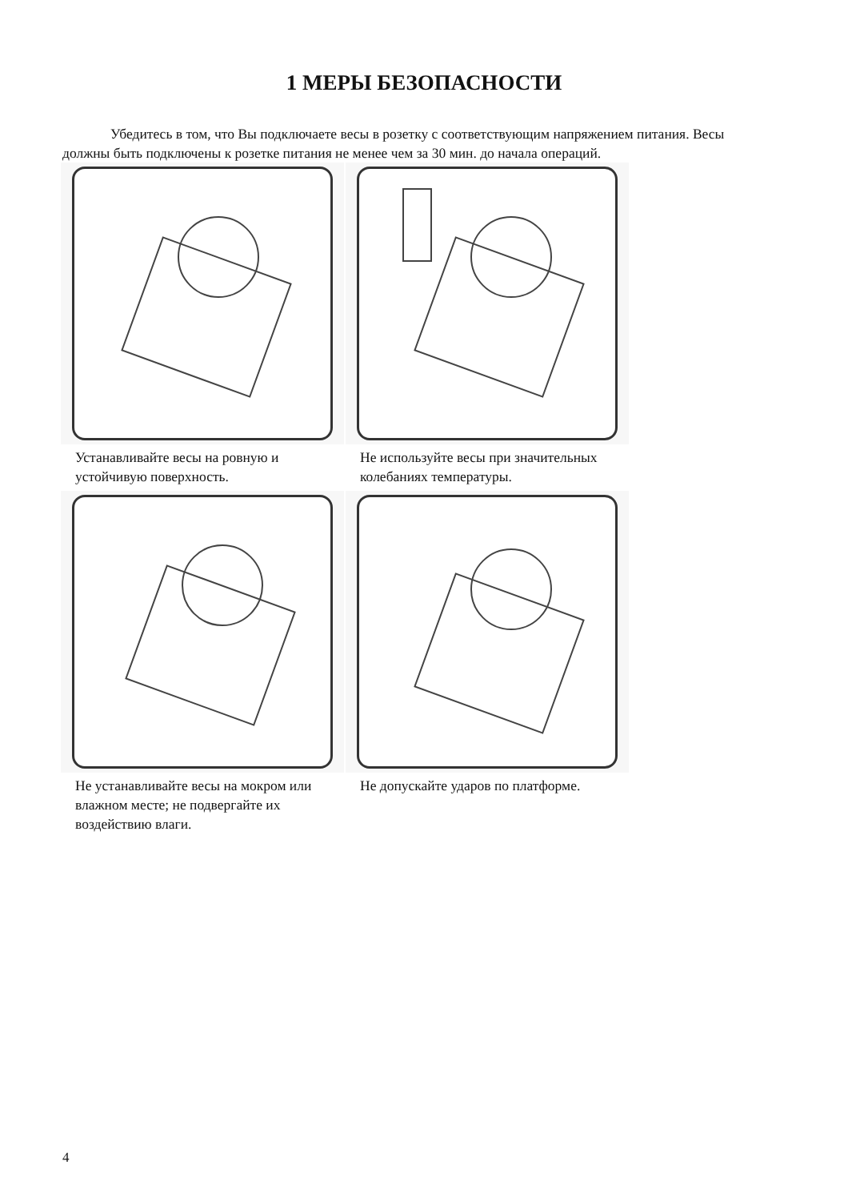1 МЕРЫ БЕЗОПАСНОСТИ
Убедитесь в том, что Вы подключаете весы в розетку с соответствующим напряжением питания. Весы должны быть подключены к розетке питания не менее чем за 30 мин. до начала операций.
Устанавливайте весы на ровную и устойчивую поверхность.
Не используйте весы при значительных колебаниях температуры.
Не устанавливайте весы на мокром или влажном месте; не подвергайте их воздействию влаги.
Не допускайте ударов по платформе.
4